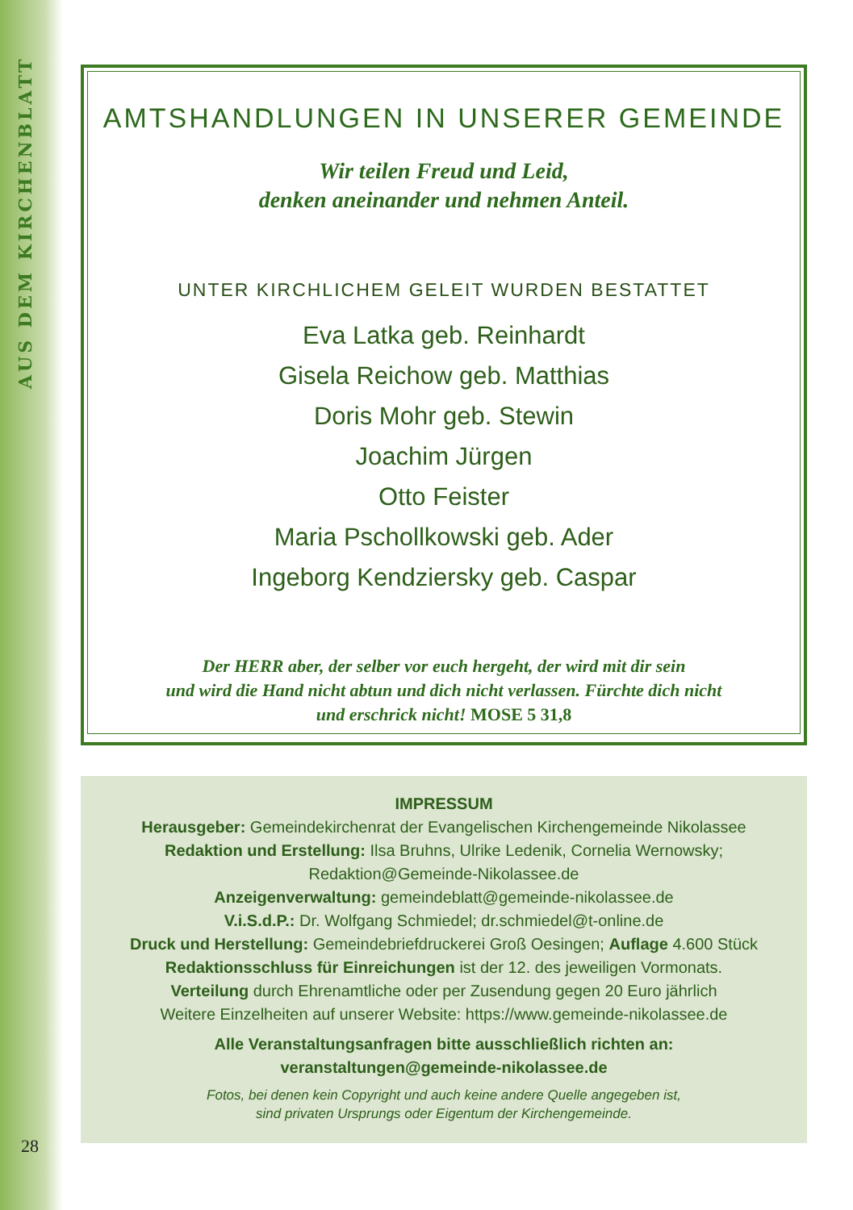AUS DEM KIRCHENBLATT
AMTSHANDLUNGEN IN UNSERER GEMEINDE
Wir teilen Freud und Leid,
denken aneinander und nehmen Anteil.
UNTER KIRCHLICHEM GELEIT WURDEN BESTATTET
Eva Latka geb. Reinhardt
Gisela Reichow geb. Matthias
Doris Mohr geb. Stewin
Joachim Jürgen
Otto Feister
Maria Pschollkowski geb. Ader
Ingeborg Kendziersky geb. Caspar
Der HERR aber, der selber vor euch hergeht, der wird mit dir sein
und wird die Hand nicht abtun und dich nicht verlassen. Fürchte dich nicht
und erschrick nicht! MOSE 5 31,8
IMPRESSUM
Herausgeber: Gemeindekirchenrat der Evangelischen Kirchengemeinde Nikolassee
Redaktion und Erstellung: Ilsa Bruhns, Ulrike Ledenik, Cornelia Wernowsky;
Redaktion@Gemeinde-Nikolassee.de
Anzeigenverwaltung: gemeindeblatt@gemeinde-nikolassee.de
V.i.S.d.P.: Dr. Wolfgang Schmiedel; dr.schmiedel@t-online.de
Druck und Herstellung: Gemeindebriefdruckerei Groß Oesingen; Auflage 4.600 Stück
Redaktionsschluss für Einreichungen ist der 12. des jeweiligen Vormonats.
Verteilung durch Ehrenamtliche oder per Zusendung gegen 20 Euro jährlich
Weitere Einzelheiten auf unserer Website: https://www.gemeinde-nikolassee.de
Alle Veranstaltungsanfragen bitte ausschließlich richten an:
veranstaltungen@gemeinde-nikolassee.de
Fotos, bei denen kein Copyright und auch keine andere Quelle angegeben ist,
sind privaten Ursprungs oder Eigentum der Kirchengemeinde.
28